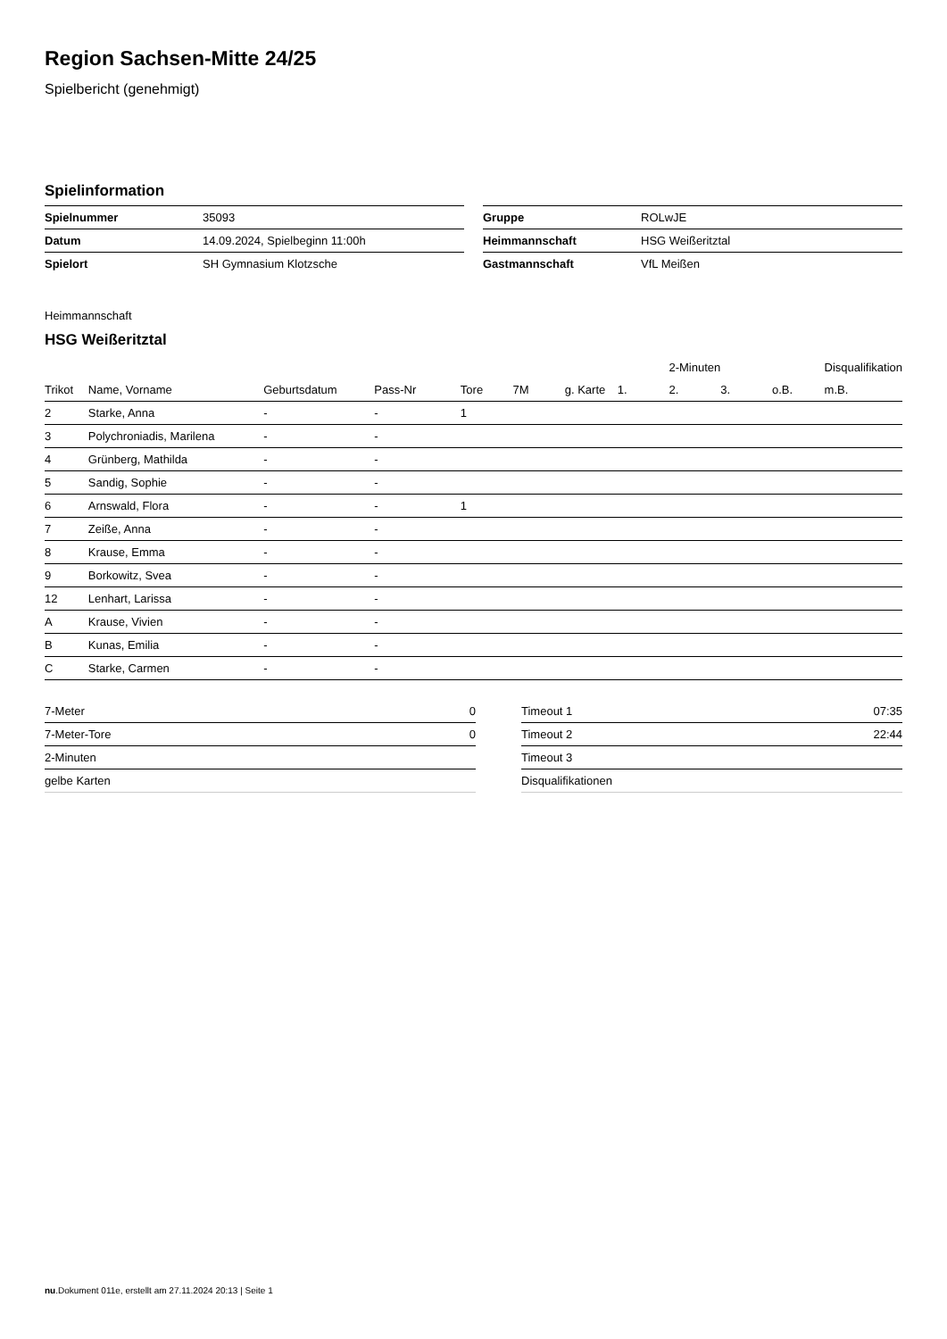Region Sachsen-Mitte 24/25
Spielbericht (genehmigt)
Spielinformation
| Spielnummer | 35093 |
| Datum | 14.09.2024, Spielbeginn 11:00h |
| Spielort | SH Gymnasium Klotzsche |
| Gruppe | ROLwJE |
| Heimmannschaft | HSG Weißeritztal |
| Gastmannschaft | VfL Meißen |
Heimmannschaft
HSG Weißeritztal
| | | | | | | | | 2-Minuten | | | Disqualifikation |
| --- | --- | --- | --- | --- | --- | --- | --- | --- | --- | --- | --- |
| Trikot | Name, Vorname | Geburtsdatum | Pass-Nr | Tore | 7M | g. Karte | 1. | 2. | 3. | o.B. | m.B. |
| 2 | Starke, Anna | - | - | 1 | | | | | | | |
| 3 | Polychroniadis, Marilena | - | - | | | | | | | | |
| 4 | Grünberg, Mathilda | - | - | | | | | | | | |
| 5 | Sandig, Sophie | - | - | | | | | | | | |
| 6 | Arnswald, Flora | - | - | 1 | | | | | | | |
| 7 | Zeiße, Anna | - | - | | | | | | | | |
| 8 | Krause, Emma | - | - | | | | | | | | |
| 9 | Borkowitz, Svea | - | - | | | | | | | | |
| 12 | Lenhart, Larissa | - | - | | | | | | | | |
| A | Krause, Vivien | - | - | | | | | | | | |
| B | Kunas, Emilia | - | - | | | | | | | | |
| C | Starke, Carmen | - | - | | | | | | | | |
| 7-Meter | 0 |
| 7-Meter-Tore | 0 |
| 2-Minuten | |
| gelbe Karten | |
| Timeout 1 | 07:35 |
| Timeout 2 | 22:44 |
| Timeout 3 | |
| Disqualifikationen | |
nu.Dokument 011e, erstellt am 27.11.2024 20:13 | Seite 1